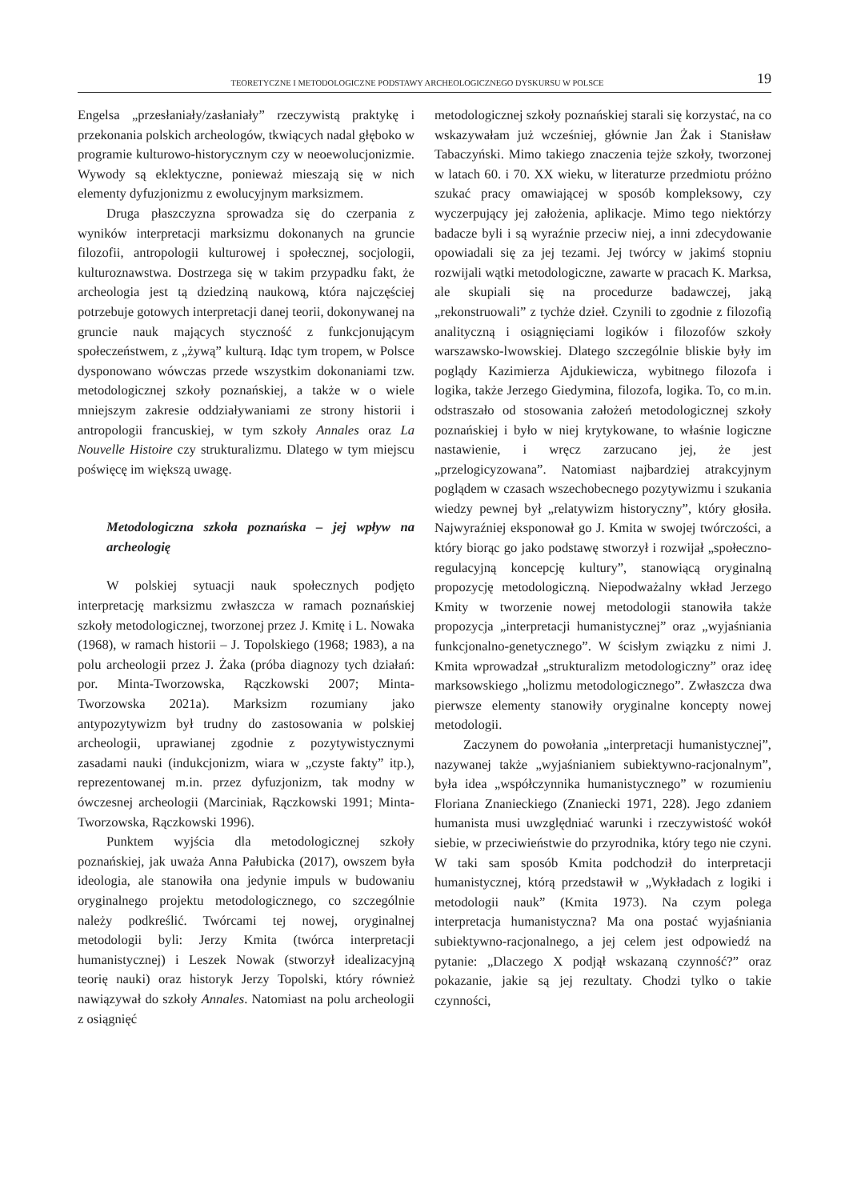TEORETYCZNE I METODOLOGICZNE PODSTAWY ARCHEOLOGICZNEGO DYSKURSU W POLSCE 19
Engelsa „przesłaniały/zasłaniały” rzeczywistą praktykę i przekonania polskich archeologów, tkwiących nadal głęboko w programie kulturowo-historycznym czy w neoewolucjonizmie. Wywody są eklektyczne, ponieważ mieszają się w nich elementy dyfuzjonizmu z ewolucyjnym marksizmem.
Druga płaszczyzna sprowadza się do czerpania z wyników interpretacji marksizmu dokonanych na gruncie filozofii, antropologii kulturowej i społecznej, socjologii, kulturoznawstwa. Dostrzega się w takim przypadku fakt, że archeologia jest tą dziedziną naukową, która najczęściej potrzebuje gotowych interpretacji danej teorii, dokonywanej na gruncie nauk mających styczność z funkcjonującym społeczeństwem, z „żywą” kulturą. Idąc tym tropem, w Polsce dysponowano wówczas przede wszystkim dokonaniami tzw. metodologicznej szkoły poznańskiej, a także w o wiele mniejszym zakresie oddziaływaniami ze strony historii i antropologii francuskiej, w tym szkoły Annales oraz La Nouvelle Histoire czy strukturalizmu. Dlatego w tym miejscu poświęcę im większą uwagę.
Metodologiczna szkoła poznańska – jej wpływ na archeologię
W polskiej sytuacji nauk społecznych podjęto interpretację marksizmu zwłaszcza w ramach poznańskiej szkoły metodologicznej, tworzonej przez J. Kmitę i L. Nowaka (1968), w ramach historii – J. Topolskiego (1968; 1983), a na polu archeologii przez J. Żaka (próba diagnozy tych działań: por. Minta-Tworzowska, Rączkowski 2007; Minta-Tworzowska 2021a). Marksizm rozumiany jako antypozytywizm był trudny do zastosowania w polskiej archeologii, uprawianej zgodnie z pozytywistycznymi zasadami nauki (indukcjonizm, wiara w „czyste fakty” itp.), reprezentowanej m.in. przez dyfuzjonizm, tak modny w ówczesnej archeologii (Marciniak, Rączkowski 1991; Minta-Tworzowska, Rączkowski 1996).
Punktem wyjścia dla metodologicznej szkoły poznańskiej, jak uważa Anna Pałubicka (2017), owszem była ideologia, ale stanowiła ona jedynie impuls w budowaniu oryginalnego projektu metodologicznego, co szczególnie należy podkreślić. Twórcami tej nowej, oryginalnej metodologii byli: Jerzy Kmita (twórca interpretacji humanistycznej) i Leszek Nowak (stworzył idealizacyjną teorię nauki) oraz historyk Jerzy Topolski, który również nawiązywał do szkoły Annales. Natomiast na polu archeologii z osiągnięć
metodologicznej szkoły poznańskiej starali się korzystać, na co wskazywałam już wcześniej, głównie Jan Żak i Stanisław Tabaczyński. Mimo takiego znaczenia tejże szkoły, tworzonej w latach 60. i 70. XX wieku, w literaturze przedmiotu próżno szukać pracy omawiającej w sposób kompleksowy, czy wyczerpujący jej założenia, aplikacje. Mimo tego niektórzy badacze byli i są wyraźnie przeciw niej, a inni zdecydowanie opowiadali się za jej tezami. Jej twórcy w jakimś stopniu rozwijali wątki metodologiczne, zawarte w pracach K. Marksa, ale skupiali się na procedurze badawczej, jaką „rekonstruowali” z tychże dzieł. Czynili to zgodnie z filozofią analityczną i osiągnięciami logików i filozofów szkoły warszawsko-lwowskiej. Dlatego szczególnie bliskie były im poglądy Kazimierza Ajdukiewicza, wybitnego filozofa i logika, także Jerzego Giedymina, filozofa, logika. To, co m.in. odstraszało od stosowania założeń metodologicznej szkoły poznańskiej i było w niej krytykowane, to właśnie logiczne nastawienie, i wręcz zarzucano jej, że jest „przelogicyzowana”. Natomiast najbardziej atrakcyjnym poglądem w czasach wszechobecnego pozytywizmu i szukania wiedzy pewnej był „relatywizm historyczny”, który głosiła. Najwyraźniej eksponował go J. Kmita w swojej twórczości, a który biorąc go jako podstawę stworzył i rozwijał „społeczno-regulacyjną koncepcję kultury”, stanowiącą oryginalną propozycję metodologiczną. Niepodważalny wkład Jerzego Kmity w tworzenie nowej metodologii stanowiła także propozycja „interpretacji humanistycznej” oraz „wyjaśniania funkcjonalno-genetycznego”. W ścisłym związku z nimi J. Kmita wprowadzał „strukturalizm metodologiczny” oraz ideę marksowskiego „holizmu metodologicznego”. Zwłaszcza dwa pierwsze elementy stanowiły oryginalne koncepty nowej metodologii.
Zaczynem do powołania „interpretacji humanistycznej”, nazywanej także „wyjaśnianiem subiektywno-racjonalnym”, była idea „współczynnika humanistycznego” w rozumieniu Floriana Znanieckiego (Znaniecki 1971, 228). Jego zdaniem humanista musi uwzględniać warunki i rzeczywistość wokół siebie, w przeciwieństwie do przyrodnika, który tego nie czyni. W taki sam sposób Kmita podchodził do interpretacji humanistycznej, którą przedstawił w „Wykładach z logiki i metodologii nauk” (Kmita 1973). Na czym polega interpretacja humanistyczna? Ma ona postać wyjaśniania subiektywno-racjonalnego, a jej celem jest odpowiedź na pytanie: „Dlaczego X podjął wskazaną czynność?” oraz pokazanie, jakie są jej rezultaty. Chodzi tylko o takie czynności,